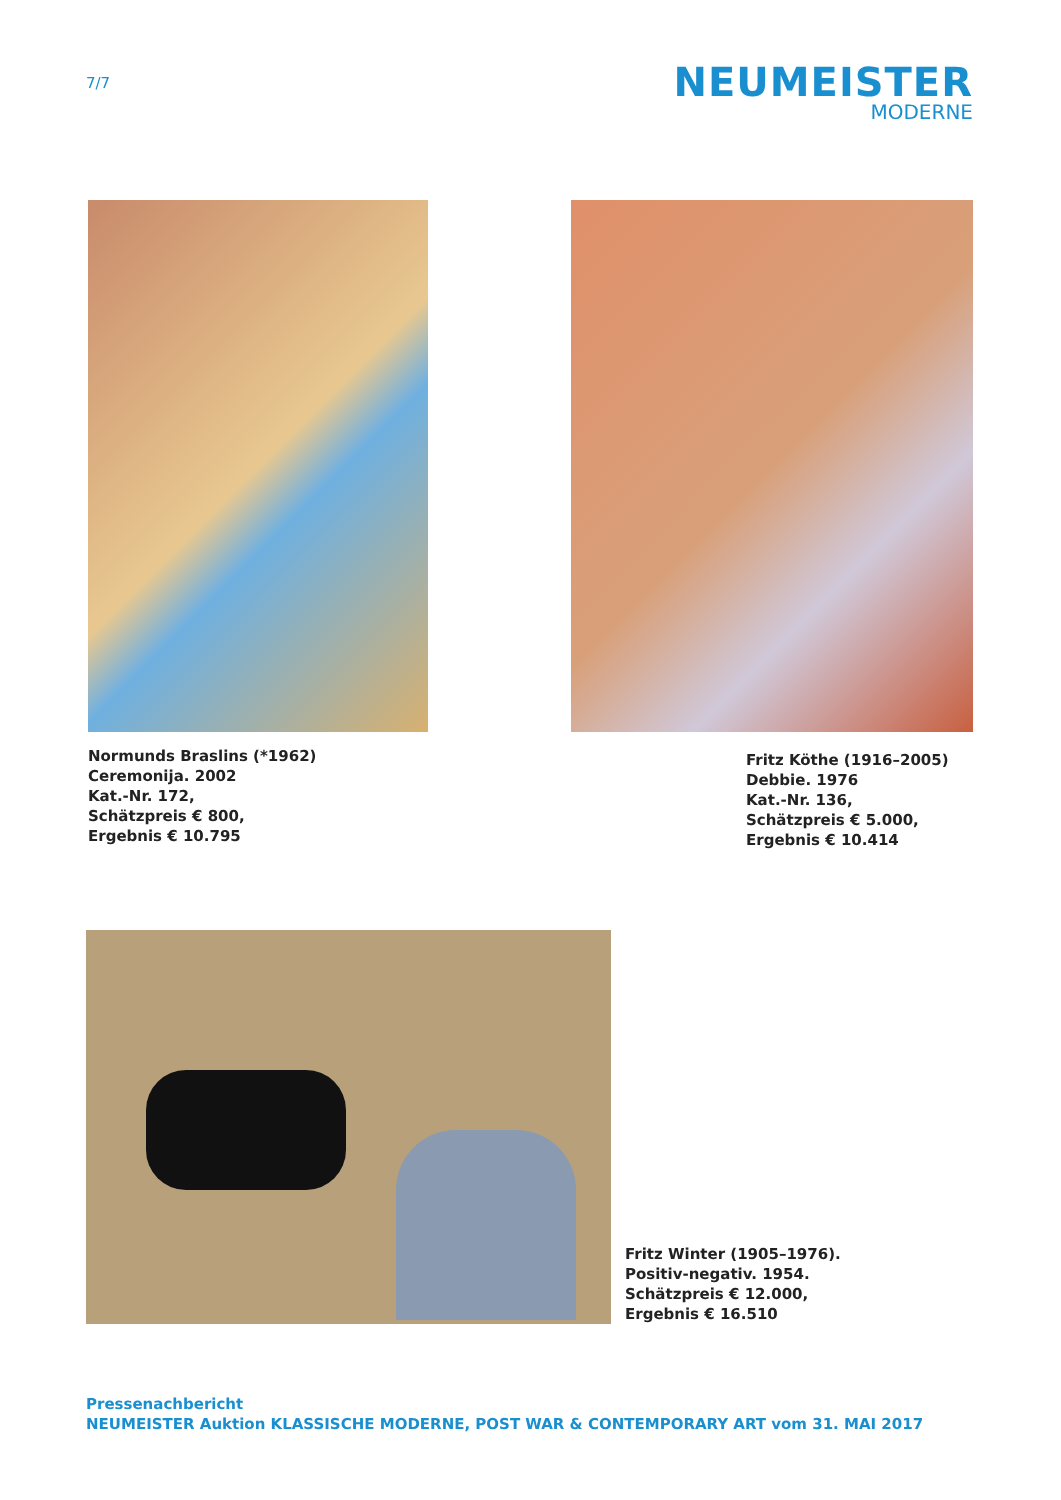7/7
NEUMEISTER
MODERNE
Normunds Braslins (*1962)
Ceremonija. 2002
Kat.-Nr. 172,
Schätzpreis € 800,
Ergebnis € 10.795
Fritz Köthe (1916–2005)
Debbie. 1976
Kat.-Nr. 136,
Schätzpreis € 5.000,
Ergebnis € 10.414
Fritz Winter (1905–1976).
Positiv-negativ. 1954.
Schätzpreis € 12.000,
Ergebnis € 16.510
Pressenachbericht
NEUMEISTER Auktion KLASSISCHE MODERNE, POST WAR & CONTEMPORARY ART vom 31. MAI 2017